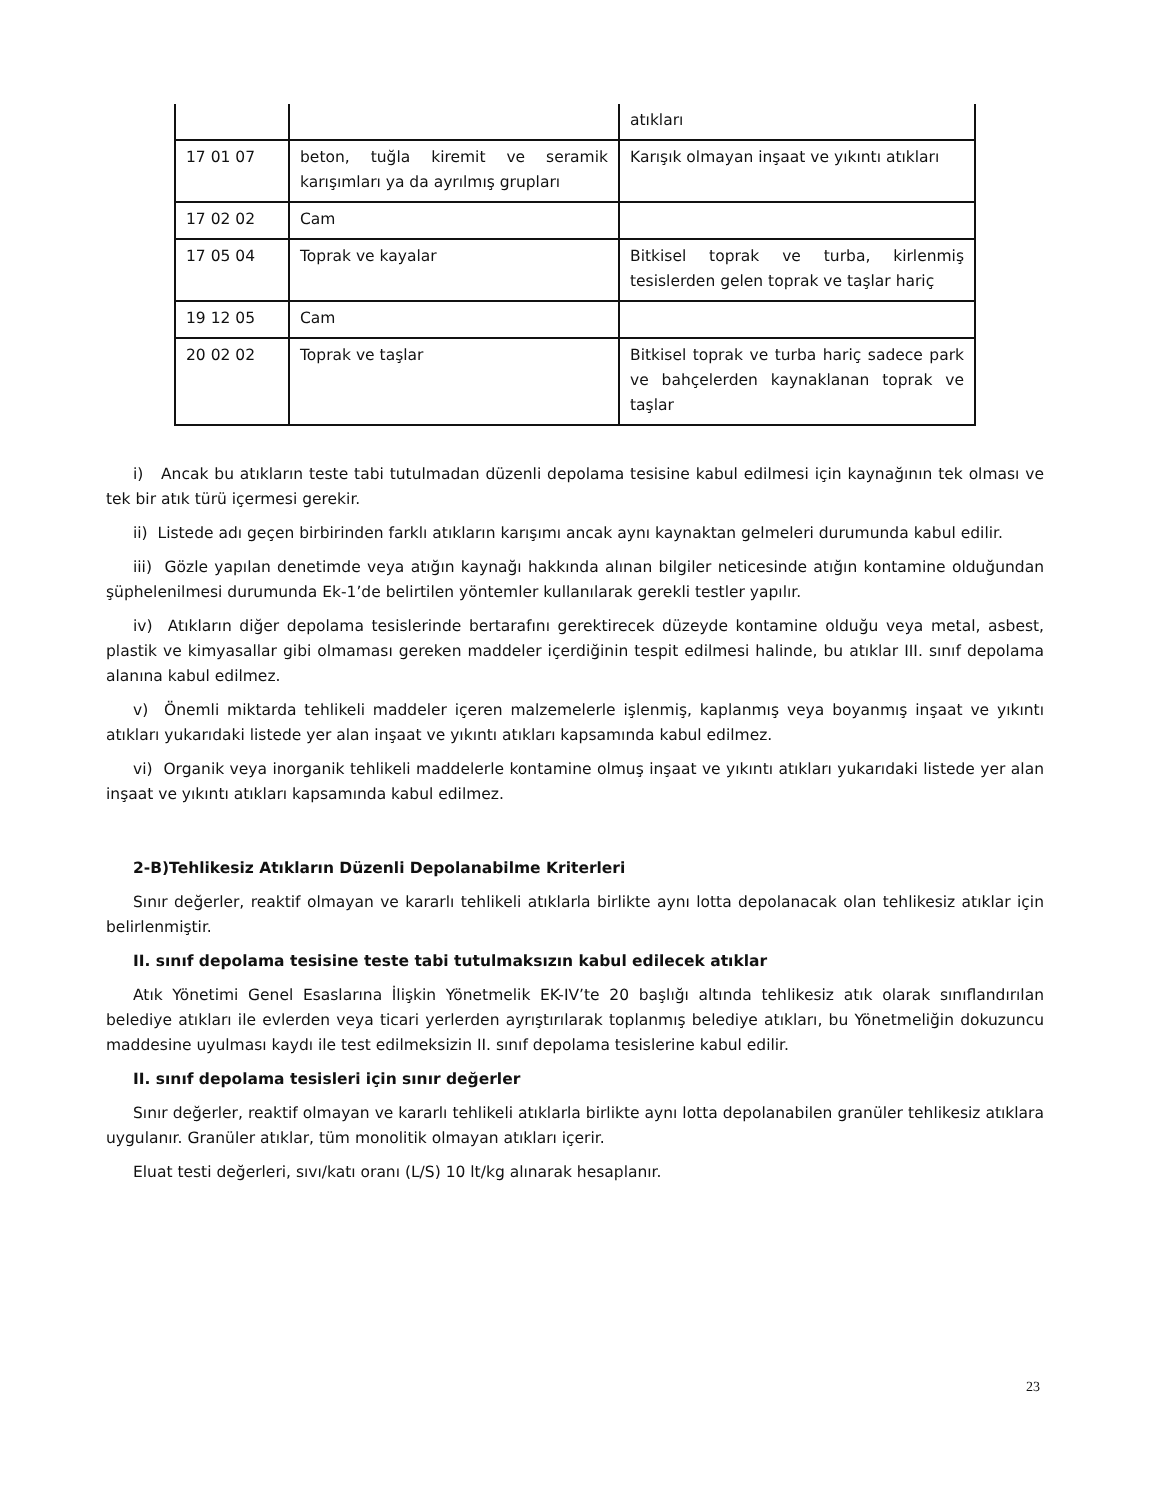| | | atıkları |
| 17 01 07 | beton, tuğla kiremit ve seramik karışımları ya da ayrılmış grupları | Karışık olmayan inşaat ve yıkıntı atıkları |
| 17 02 02 | Cam | |
| 17 05 04 | Toprak ve kayalar | Bitkisel toprak ve turba, kirlenmiş tesislerden gelen toprak ve taşlar hariç |
| 19 12 05 | Cam | |
| 20 02 02 | Toprak ve taşlar | Bitkisel toprak ve turba hariç sadece park ve bahçelerden kaynaklanan toprak ve taşlar |
i) Ancak bu atıkların teste tabi tutulmadan düzenli depolama tesisine kabul edilmesi için kaynağının tek olması ve tek bir atık türü içermesi gerekir.
ii) Listede adı geçen birbirinden farklı atıkların karışımı ancak aynı kaynaktan gelmeleri durumunda kabul edilir.
iii) Gözle yapılan denetimde veya atığın kaynağı hakkında alınan bilgiler neticesinde atığın kontamine olduğundan şüphelenilmesi durumunda Ek-1’de belirtilen yöntemler kullanılarak gerekli testler yapılır.
iv) Atıkların diğer depolama tesislerinde bertarafını gerektirecek düzeyde kontamine olduğu veya metal, asbest, plastik ve kimyasallar gibi olmaması gereken maddeler içerdiğinin tespit edilmesi halinde, bu atıklar III. sınıf depolama alanına kabul edilmez.
v) Önemli miktarda tehlikeli maddeler içeren malzemelerle işlenmiş, kaplanmış veya boyanmış inşaat ve yıkıntı atıkları yukarıdaki listede yer alan inşaat ve yıkıntı atıkları kapsamında kabul edilmez.
vi) Organik veya inorganik tehlikeli maddelerle kontamine olmuş inşaat ve yıkıntı atıkları yukarıdaki listede yer alan inşaat ve yıkıntı atıkları kapsamında kabul edilmez.
2-B)Tehlikesiz Atıkların Düzenli Depolanabilme Kriterleri
Sınır değerler, reaktif olmayan ve kararlı tehlikeli atıklarla birlikte aynı lotta depolanacak olan tehlikesiz atıklar için belirlenmiştir.
II. sınıf depolama tesisine teste tabi tutulmaksızın kabul edilecek atıklar
Atık Yönetimi Genel Esaslarına İlişkin Yönetmelik EK-IV’te 20 başlığı altında tehlikesiz atık olarak sınıflandırılan belediye atıkları ile evlerden veya ticari yerlerden ayrıştırılarak toplanmış belediye atıkları, bu Yönetmeliğin dokuzuncu maddesine uyulması kaydı ile test edilmeksizin II. sınıf depolama tesislerine kabul edilir.
II. sınıf depolama tesisleri için sınır değerler
Sınır değerler, reaktif olmayan ve kararlı tehlikeli atıklarla birlikte aynı lotta depolanabilen granüler tehlikesiz atıklara uygulanır. Granüler atıklar, tüm monolitik olmayan atıkları içerir.
Eluat testi değerleri, sıvı/katı oranı (L/S) 10 lt/kg alınarak hesaplanır.
23